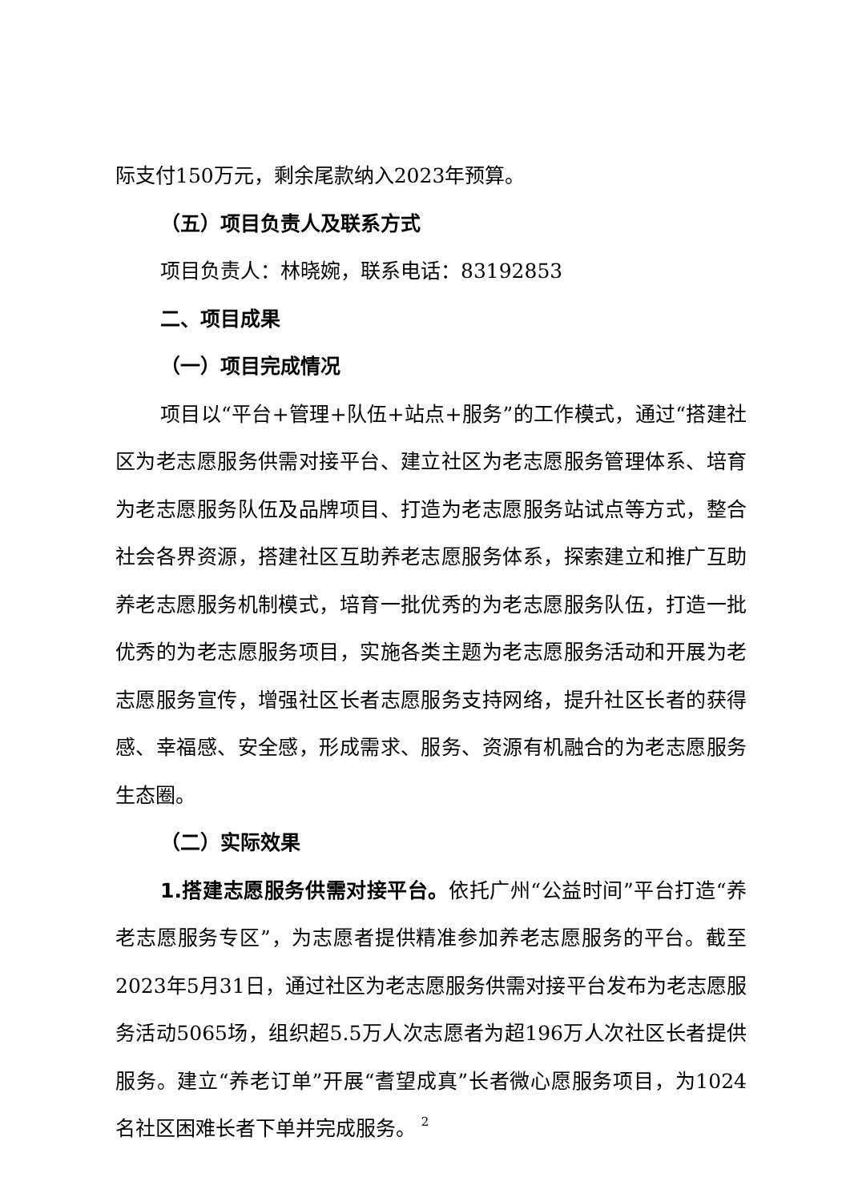际支付150万元，剩余尾款纳入2023年预算。
（五）项目负责人及联系方式
项目负责人：林晓婉，联系电话：83192853
二、项目成果
（一）项目完成情况
项目以“平台+管理+队伍+站点+服务”的工作模式，通过“搭建社区为老志愿服务供需对接平台、建立社区为老志愿服务管理体系、培育为老志愿服务队伍及品牌项目、打造为老志愿服务站试点等方式，整合社会各界资源，搭建社区互助养老志愿服务体系，探索建立和推广互助养老志愿服务机制模式，培育一批优秀的为老志愿服务队伍，打造一批优秀的为老志愿服务项目，实施各类主题为老志愿服务活动和开展为老志愿服务宣传，增强社区长者志愿服务支持网络，提升社区长者的获得感、幸福感、安全感，形成需求、服务、资源有机融合的为老志愿服务生态圈。
（二）实际效果
1.搭建志愿服务供需对接平台。依托广州“公益时间”平台打造“养老志愿服务专区”，为志愿者提供精准参加养老志愿服务的平台。截至2023年5月31日，通过社区为老志愿服务供需对接平台发布为老志愿服务活动5065场，组织超5.5万人次志愿者为超196万人次社区长者提供服务。建立“养老订单”开展“耆望成真”长者微心愿服务项目，为1024名社区困难长者下单并完成服务。
2